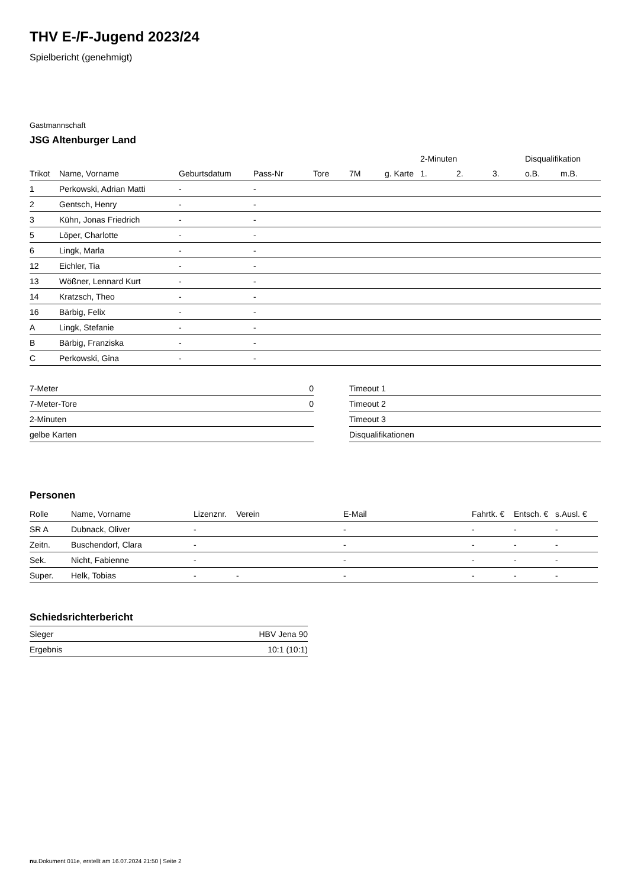THV E-/F-Jugend 2023/24
Spielbericht (genehmigt)
Gastmannschaft
JSG Altenburger Land
| | | | | | | | 2-Minuten | | | Disqualifikation | |
| --- | --- | --- | --- | --- | --- | --- | --- | --- | --- | --- | --- |
| Trikot | Name, Vorname | Geburtsdatum | Pass-Nr | Tore | 7M | g. Karte | 1. | 2. | 3. | o.B. | m.B. |
| 1 | Perkowski, Adrian Matti | - | - | | | | | | | | |
| 2 | Gentsch, Henry | - | - | | | | | | | | |
| 3 | Kühn, Jonas Friedrich | - | - | | | | | | | | |
| 5 | Löper, Charlotte | - | - | | | | | | | | |
| 6 | Lingk, Marla | - | - | | | | | | | | |
| 12 | Eichler, Tia | - | - | | | | | | | | |
| 13 | Wößner, Lennard Kurt | - | - | | | | | | | | |
| 14 | Kratzsch, Theo | - | - | | | | | | | | |
| 16 | Bärbig, Felix | - | - | | | | | | | | |
| A | Lingk, Stefanie | - | - | | | | | | | | |
| B | Bärbig, Franziska | - | - | | | | | | | | |
| C | Perkowski, Gina | - | - | | | | | | | | |
| 7-Meter | 0 |
| 7-Meter-Tore | 0 |
| 2-Minuten | |
| gelbe Karten | |
| Timeout 1 |
| Timeout 2 |
| Timeout 3 |
| Disqualifikationen |
Personen
| Rolle | Name, Vorname | Lizenznr. | Verein | E-Mail | Fahrtk. € | Entsch. € | s.Ausl. € |
| --- | --- | --- | --- | --- | --- | --- | --- |
| SR A | Dubnack, Oliver | - | | - | - | - | - |
| Zeitn. | Buschendorf, Clara | - | | - | - | - | - |
| Sek. | Nicht, Fabienne | - | | - | - | - | - |
| Super. | Helk, Tobias | - | - | - | - | - | - |
Schiedsrichterbericht
| Sieger | HBV Jena 90 |
| Ergebnis | 10:1 (10:1) |
nu.Dokument 011e, erstellt am 16.07.2024 21:50 | Seite 2